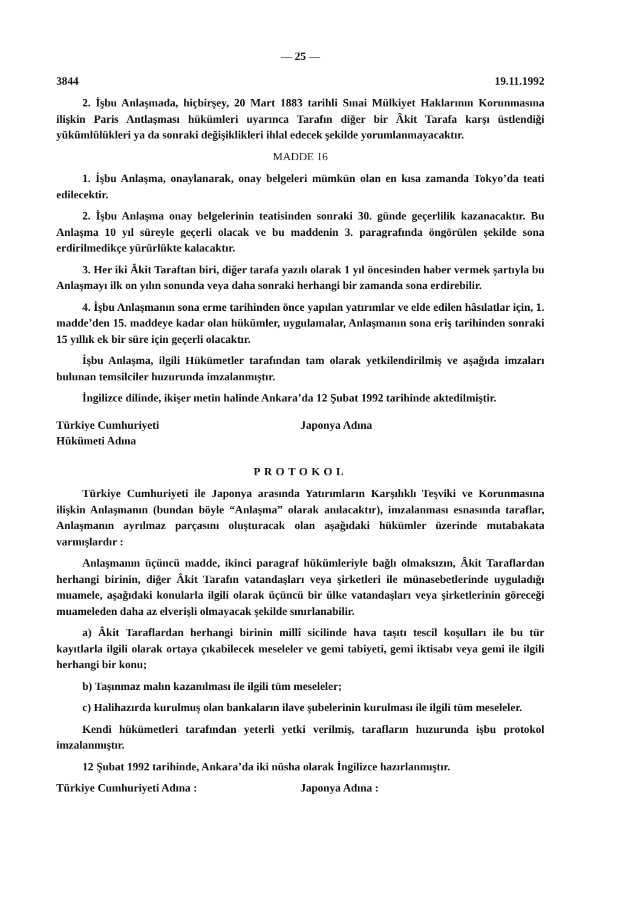— 25 —
3844 19.11.1992
2. İşbu Anlaşmada, hiçbirşey, 20 Mart 1883 tarihli Sınai Mülkiyet Haklarının Korunmasına ilişkin Paris Antlaşması hükümleri uyarınca Tarafın diğer bir Âkit Tarafa karşı üstlendiği yükümlülükleri ya da sonraki değişiklikleri ihlal edecek şekilde yorumlanmayacaktır.
MADDE 16
1. İşbu Anlaşma, onaylanarak, onay belgeleri mümkün olan en kısa zamanda Tokyo’da teati edilecektir.
2. İşbu Anlaşma onay belgelerinin teatisinden sonraki 30. günde geçerlilik kazanacaktır. Bu Anlaşma 10 yıl süreyle geçerli olacak ve bu maddenin 3. paragrafında öngörülen şekilde sona erdirilmedikçe yürürlükte kalacaktır.
3. Her iki Âkit Taraftan biri, diğer tarafa yazılı olarak 1 yıl öncesinden haber vermek şartıyla bu Anlaşmayı ilk on yılın sonunda veya daha sonraki herhangi bir zamanda sona erdirebilir.
4. İşbu Anlaşmanın sona erme tarihinden önce yapılan yatırımlar ve elde edilen hâsılatlar için, 1. madde’den 15. maddeye kadar olan hükümler, uygulamalar, Anlaşmanın sona eriş tarihinden sonraki 15 yıllık ek bir süre için geçerli olacaktır.
İşbu Anlaşma, ilgili Hükümetler tarafından tam olarak yetkilendirilmiş ve aşağıda imzaları bulunan temsilciler huzurunda imzalanmıştır.
İngilizce dilinde, ikişer metin halinde Ankara’da 12 Şubat 1992 tarihinde aktedilmiştir.
Türkiye Cumhuriyeti
Hükümeti Adına
Japonya Adına
PROTOKOL
Türkiye Cumhuriyeti ile Japonya arasında Yatırımların Karşılıklı Teşviki ve Korunmasına ilişkin Anlaşmanın (bundan böyle “Anlaşma” olarak anılacaktır), imzalanması esnasında taraflar, Anlaşmanın ayrılmaz parçasını oluşturacak olan aşağıdaki hükümler üzerinde mutabakata varmışlardır :
Anlaşmanın üçüncü madde, ikinci paragraf hükümleriyle bağlı olmaksızın, Âkit Taraflardan herhangi birinin, diğer Âkit Tarafın vatandaşları veya şirketleri ile münasebetlerinde uyguladığı muamele, aşağıdaki konularla ilgili olarak üçüncü bir ülke vatandaşları veya şirketlerinin göreceği muameleden daha az elverişli olmayacak şekilde sınırlanabilir.
a) Âkit Taraflardan herhangi birinin millî sicilinde hava taşıtı tescil koşulları ile bu tür kayıtlarla ilgili olarak ortaya çıkabilecek meseleler ve gemi tabiyeti, gemi iktisabı veya gemi ile ilgili herhangi bir konu;
b) Taşınmaz malın kazanılması ile ilgili tüm meseleler;
c) Halihazırda kurulmuş olan bankaların ilave şubelerinin kurulması ile ilgili tüm meseleler.
Kendi hükümetleri tarafından yeterli yetki verilmiş, tarafların huzurunda işbu protokol imzalanmıştır.
12 Şubat 1992 tarihinde, Ankara’da iki nüsha olarak İngilizce hazırlanmıştır.
Türkiye Cumhuriyeti Adına : Japonya Adına :